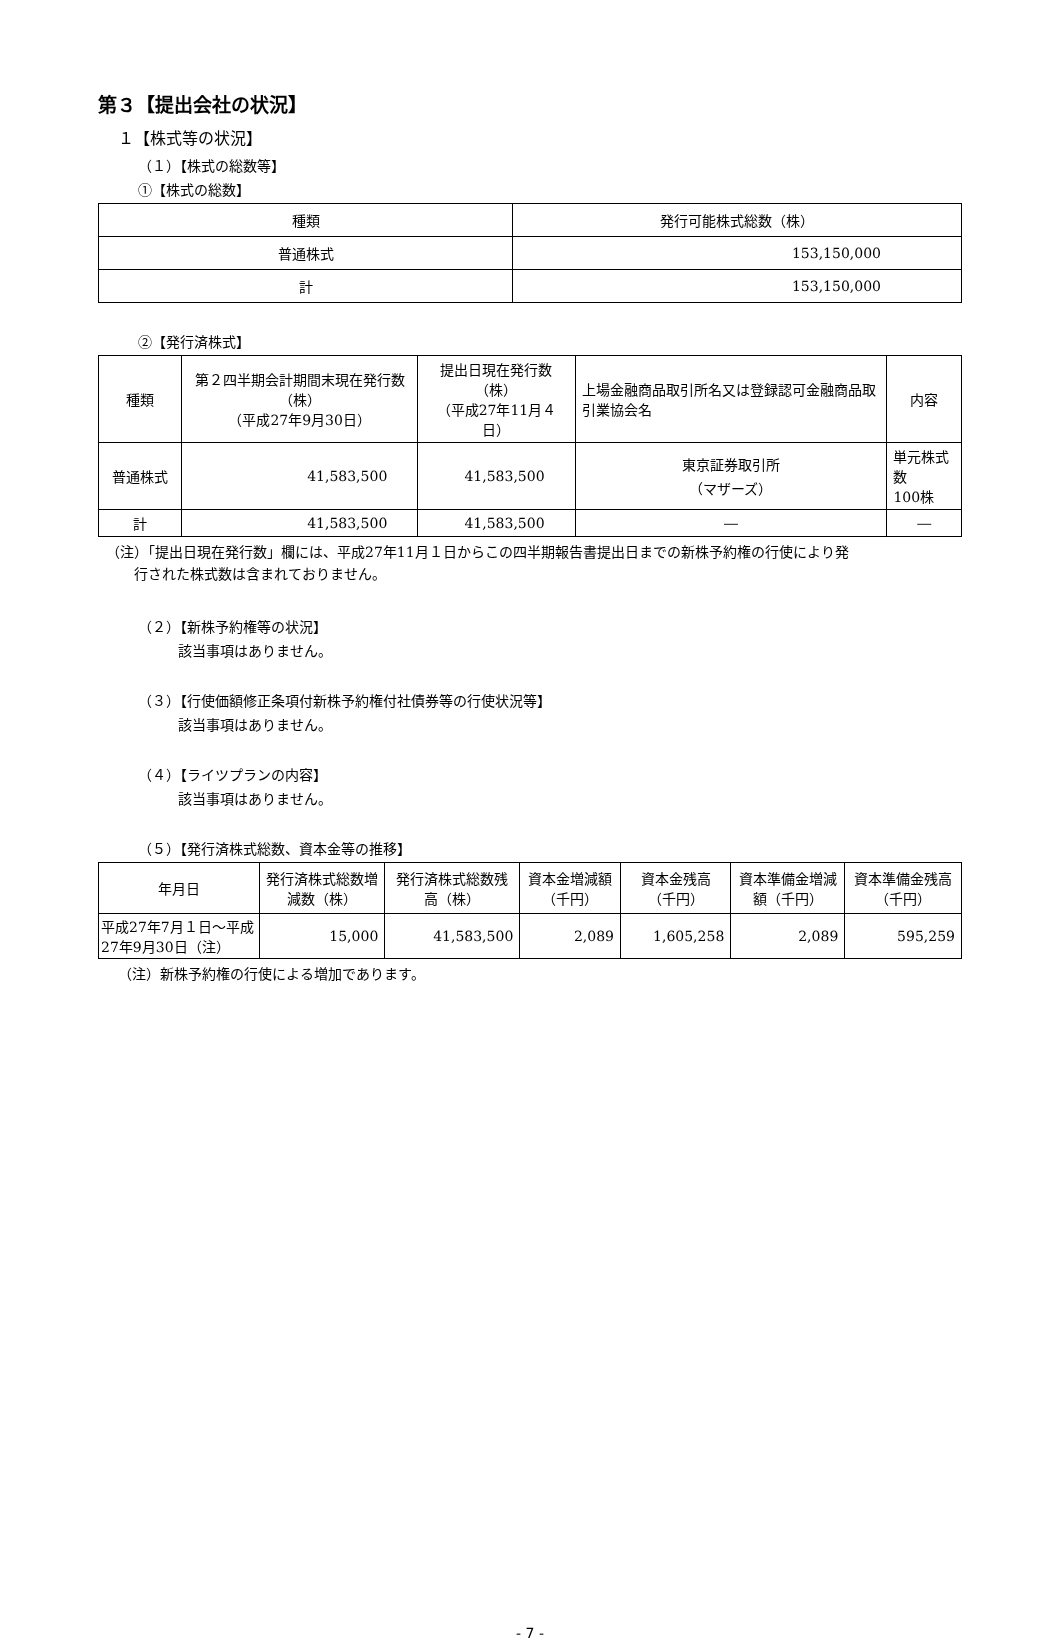第３【提出会社の状況】
１【株式等の状況】
（１）【株式の総数等】
①【株式の総数】
| 種類 | 発行可能株式総数（株） |
| --- | --- |
| 普通株式 | 153,150,000 |
| 計 | 153,150,000 |
②【発行済株式】
| 種類 | 第２四半期会計期間末現在発行数（株） （平成27年9月30日） | 提出日現在発行数（株） （平成27年11月４日） | 上場金融商品取引所名又は登録認可金融商品取引業協会名 | 内容 |
| --- | --- | --- | --- | --- |
| 普通株式 | 41,583,500 | 41,583,500 | 東京証券取引所 （マザーズ） | 単元株式数 100株 |
| 計 | 41,583,500 | 41,583,500 | ― | ― |
（注）「提出日現在発行数」欄には、平成27年11月１日からこの四半期報告書提出日までの新株予約権の行使により発
　　行された株式数は含まれておりません。
（２）【新株予約権等の状況】
該当事項はありません。
（３）【行使価額修正条項付新株予約権付社債券等の行使状況等】
該当事項はありません。
（４）【ライツプランの内容】
該当事項はありません。
（５）【発行済株式総数、資本金等の推移】
| 年月日 | 発行済株式総数増減数（株） | 発行済株式総数残高（株） | 資本金増減額（千円） | 資本金残高（千円） | 資本準備金増減額（千円） | 資本準備金残高（千円） |
| --- | --- | --- | --- | --- | --- | --- |
| 平成27年7月１日～平成27年9月30日（注） | 15,000 | 41,583,500 | 2,089 | 1,605,258 | 2,089 | 595,259 |
（注）新株予約権の行使による増加であります。
- 7 -